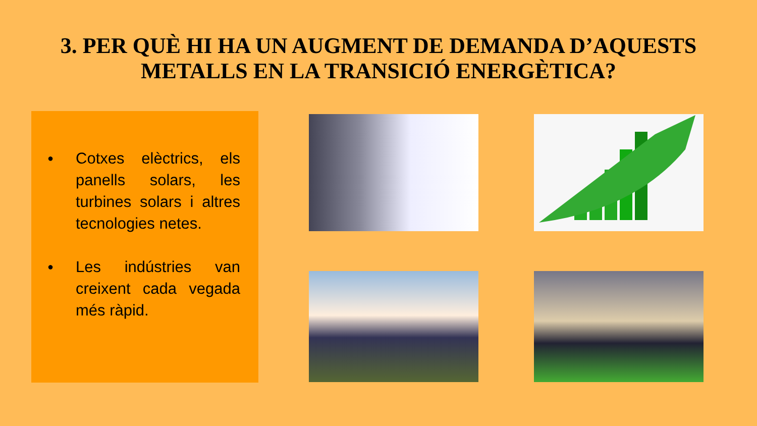3. PER QUÈ HI HA UN AUGMENT DE DEMANDA D’AQUESTS METALLS EN LA TRANSICIÓ ENERGÈTICA?
● Cotxes elèctrics, els panells solars, les turbines solars i altres tecnologies netes.
● Les indústries van creixent cada vegada més ràpid.